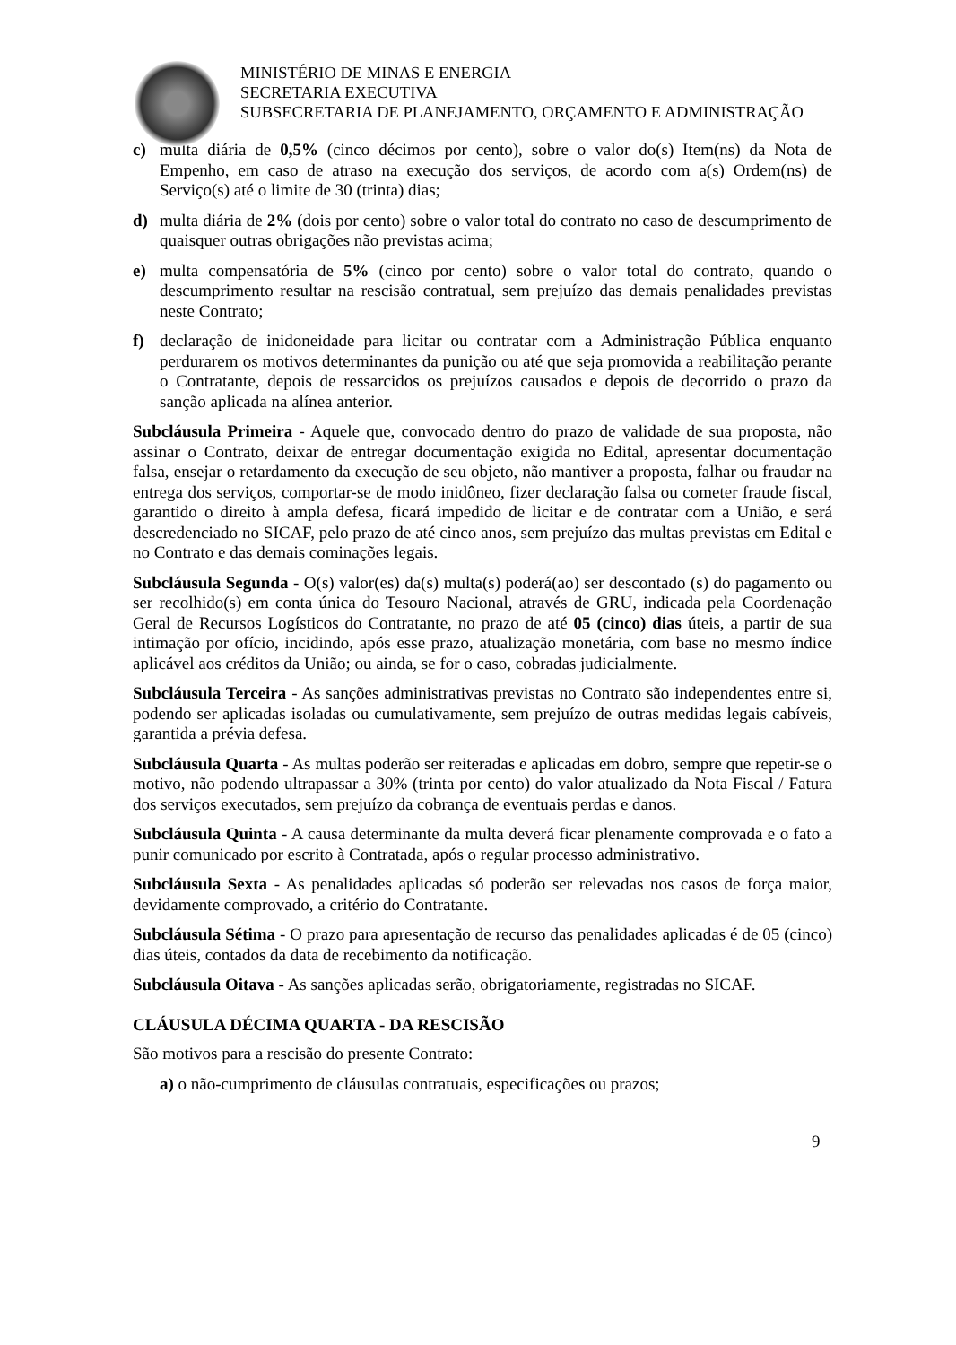MINISTÉRIO DE MINAS E ENERGIA
SECRETARIA EXECUTIVA
SUBSECRETARIA DE PLANEJAMENTO, ORÇAMENTO E ADMINISTRAÇÃO
c) multa diária de 0,5% (cinco décimos por cento), sobre o valor do(s) Item(ns) da Nota de Empenho, em caso de atraso na execução dos serviços, de acordo com a(s) Ordem(ns) de Serviço(s) até o limite de 30 (trinta) dias;
d) multa diária de 2% (dois por cento) sobre o valor total do contrato no caso de descumprimento de quaisquer outras obrigações não previstas acima;
e) multa compensatória de 5% (cinco por cento) sobre o valor total do contrato, quando o descumprimento resultar na rescisão contratual, sem prejuízo das demais penalidades previstas neste Contrato;
f) declaração de inidoneidade para licitar ou contratar com a Administração Pública enquanto perdurarem os motivos determinantes da punição ou até que seja promovida a reabilitação perante o Contratante, depois de ressarcidos os prejuízos causados e depois de decorrido o prazo da sanção aplicada na alínea anterior.
Subcláusula Primeira - Aquele que, convocado dentro do prazo de validade de sua proposta, não assinar o Contrato, deixar de entregar documentação exigida no Edital, apresentar documentação falsa, ensejar o retardamento da execução de seu objeto, não mantiver a proposta, falhar ou fraudar na entrega dos serviços, comportar-se de modo inidôneo, fizer declaração falsa ou cometer fraude fiscal, garantido o direito à ampla defesa, ficará impedido de licitar e de contratar com a União, e será descredenciado no SICAF, pelo prazo de até cinco anos, sem prejuízo das multas previstas em Edital e no Contrato e das demais cominações legais.
Subcláusula Segunda - O(s) valor(es) da(s) multa(s) poderá(ao) ser descontado (s) do pagamento ou ser recolhido(s) em conta única do Tesouro Nacional, através de GRU, indicada pela Coordenação Geral de Recursos Logísticos do Contratante, no prazo de até 05 (cinco) dias úteis, a partir de sua intimação por ofício, incidindo, após esse prazo, atualização monetária, com base no mesmo índice aplicável aos créditos da União; ou ainda, se for o caso, cobradas judicialmente.
Subcláusula Terceira - As sanções administrativas previstas no Contrato são independentes entre si, podendo ser aplicadas isoladas ou cumulativamente, sem prejuízo de outras medidas legais cabíveis, garantida a prévia defesa.
Subcláusula Quarta - As multas poderão ser reiteradas e aplicadas em dobro, sempre que repetir-se o motivo, não podendo ultrapassar a 30% (trinta por cento) do valor atualizado da Nota Fiscal / Fatura dos serviços executados, sem prejuízo da cobrança de eventuais perdas e danos.
Subcláusula Quinta - A causa determinante da multa deverá ficar plenamente comprovada e o fato a punir comunicado por escrito à Contratada, após o regular processo administrativo.
Subcláusula Sexta - As penalidades aplicadas só poderão ser relevadas nos casos de força maior, devidamente comprovado, a critério do Contratante.
Subcláusula Sétima - O prazo para apresentação de recurso das penalidades aplicadas é de 05 (cinco) dias úteis, contados da data de recebimento da notificação.
Subcláusula Oitava - As sanções aplicadas serão, obrigatoriamente, registradas no SICAF.
CLÁUSULA DÉCIMA QUARTA - DA RESCISÃO
São motivos para a rescisão do presente Contrato:
a) o não-cumprimento de cláusulas contratuais, especificações ou prazos;
9